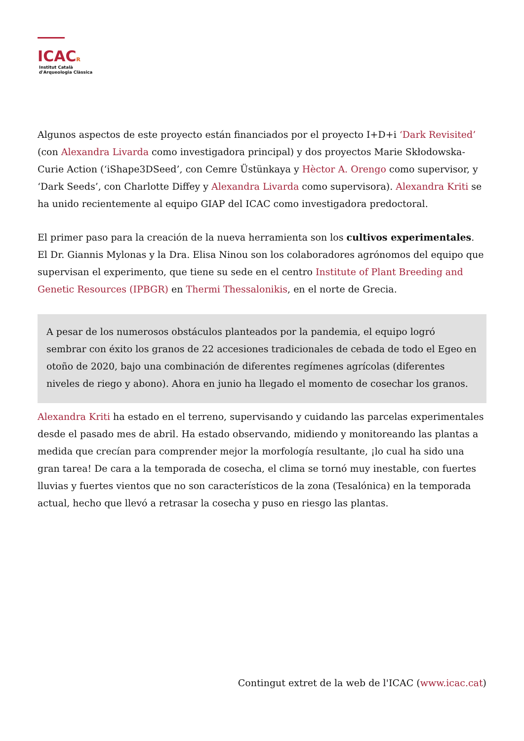ICACʀ
Institut Català
d'Arqueologia Clàssica
Algunos aspectos de este proyecto están financiados por el proyecto I+D+i ‘Dark Revisited’ (con Alexandra Livarda como investigadora principal) y dos proyectos Marie Skłodowska-Curie Action (‘iShape3DSeed’, con Cemre Üstünkaya y Hèctor A. Orengo como supervisor, y ‘Dark Seeds’, con Charlotte Diffey y Alexandra Livarda como supervisora). Alexandra Kriti se ha unido recientemente al equipo GIAP del ICAC como investigadora predoctoral.
El primer paso para la creación de la nueva herramienta son los cultivos experimentales. El Dr. Giannis Mylonas y la Dra. Elisa Ninou son los colaboradores agrónomos del equipo que supervisan el experimento, que tiene su sede en el centro Institute of Plant Breeding and Genetic Resources (IPBGR) en Thermi Thessalonikis, en el norte de Grecia.
A pesar de los numerosos obstáculos planteados por la pandemia, el equipo logró sembrar con éxito los granos de 22 accesiones tradicionales de cebada de todo el Egeo en otoño de 2020, bajo una combinación de diferentes regímenes agrícolas (diferentes niveles de riego y abono). Ahora en junio ha llegado el momento de cosechar los granos.
Alexandra Kriti ha estado en el terreno, supervisando y cuidando las parcelas experimentales desde el pasado mes de abril. Ha estado observando, midiendo y monitoreando las plantas a medida que crecían para comprender mejor la morfología resultante, ¡lo cual ha sido una gran tarea! De cara a la temporada de cosecha, el clima se tornó muy inestable, con fuertes lluvias y fuertes vientos que no son característicos de la zona (Tesalónica) en la temporada actual, hecho que llevó a retrasar la cosecha y puso en riesgo las plantas.
Contingut extret de la web de l'ICAC (www.icac.cat)